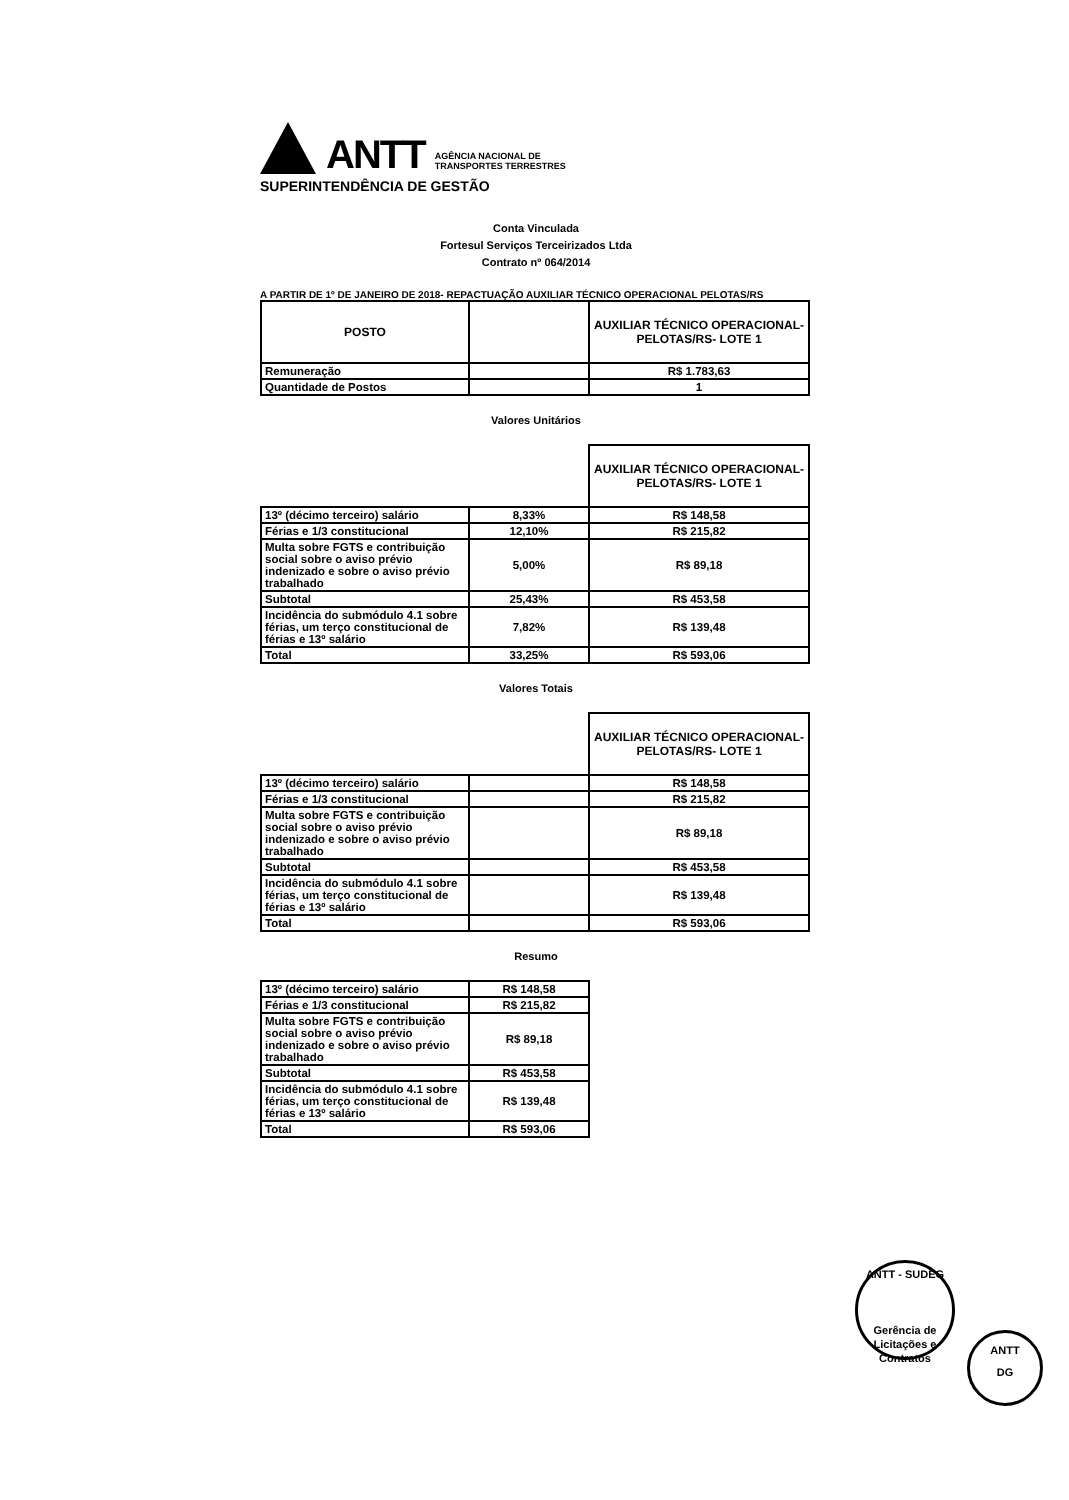ANTT
AGÊNCIA NACIONAL DE
TRANSPORTES TERRESTRES
SUPERINTENDÊNCIA DE GESTÃO
Conta Vinculada
Fortesul Serviços Terceirizados Ltda
Contrato nº 064/2014
A PARTIR DE 1º DE JANEIRO DE 2018- REPACTUAÇÃO AUXILIAR TÉCNICO OPERACIONAL PELOTAS/RS
| POSTO | | AUXILIAR TÉCNICO OPERACIONAL- PELOTAS/RS- LOTE 1 |
| --- | --- | --- |
| Remuneração | | R$ 1.783,63 |
| Quantidade de Postos | | 1 |
Valores Unitários
| | | AUXILIAR TÉCNICO OPERACIONAL- PELOTAS/RS- LOTE 1 |
| 13º (décimo terceiro) salário | 8,33% | R$ 148,58 |
| Férias e 1/3 constitucional | 12,10% | R$ 215,82 |
| Multa sobre FGTS e contribuição social sobre o aviso prévio indenizado e sobre o aviso prévio trabalhado | 5,00% | R$ 89,18 |
| Subtotal | 25,43% | R$ 453,58 |
| Incidência do submódulo 4.1 sobre férias, um terço constitucional de férias e 13º salário | 7,82% | R$ 139,48 |
| Total | 33,25% | R$ 593,06 |
Valores Totais
| | | AUXILIAR TÉCNICO OPERACIONAL- PELOTAS/RS- LOTE 1 |
| 13º (décimo terceiro) salário | | R$ 148,58 |
| Férias e 1/3 constitucional | | R$ 215,82 |
| Multa sobre FGTS e contribuição social sobre o aviso prévio indenizado e sobre o aviso prévio trabalhado | | R$ 89,18 |
| Subtotal | | R$ 453,58 |
| Incidência do submódulo 4.1 sobre férias, um terço constitucional de férias e 13º salário | | R$ 139,48 |
| Total | | R$ 593,06 |
Resumo
| 13º (décimo terceiro) salário | R$ 148,58 |
| Férias e 1/3 constitucional | R$ 215,82 |
| Multa sobre FGTS e contribuição social sobre o aviso prévio indenizado e sobre o aviso prévio trabalhado | R$ 89,18 |
| Subtotal | R$ 453,58 |
| Incidência do submódulo 4.1 sobre férias, um terço constitucional de férias e 13º salário | R$ 139,48 |
| Total | R$ 593,06 |
ANTT - SUDEG
Gerência de Licitações e Contratos
ANTT
DG